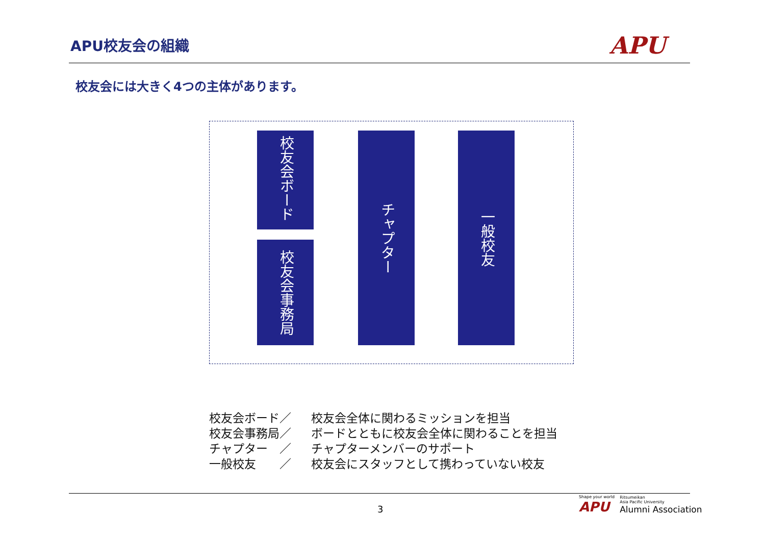APU校友会の組織 APU
校友会には大きく4つの主体があります。
校友会ボード
校友会事務局
チャプター
一般校友
校友会ボード／ 校友会全体に関わるミッションを担当
校友会事務局／ ボードとともに校友会全体に関わることを担当
チャプター　／ チャプターメンバーのサポート
一般校友　　／ 校友会にスタッフとして携わっていない校友
3
Shape your world
APU
Ritsumeikan
Asia Pacific University
Alumni Association